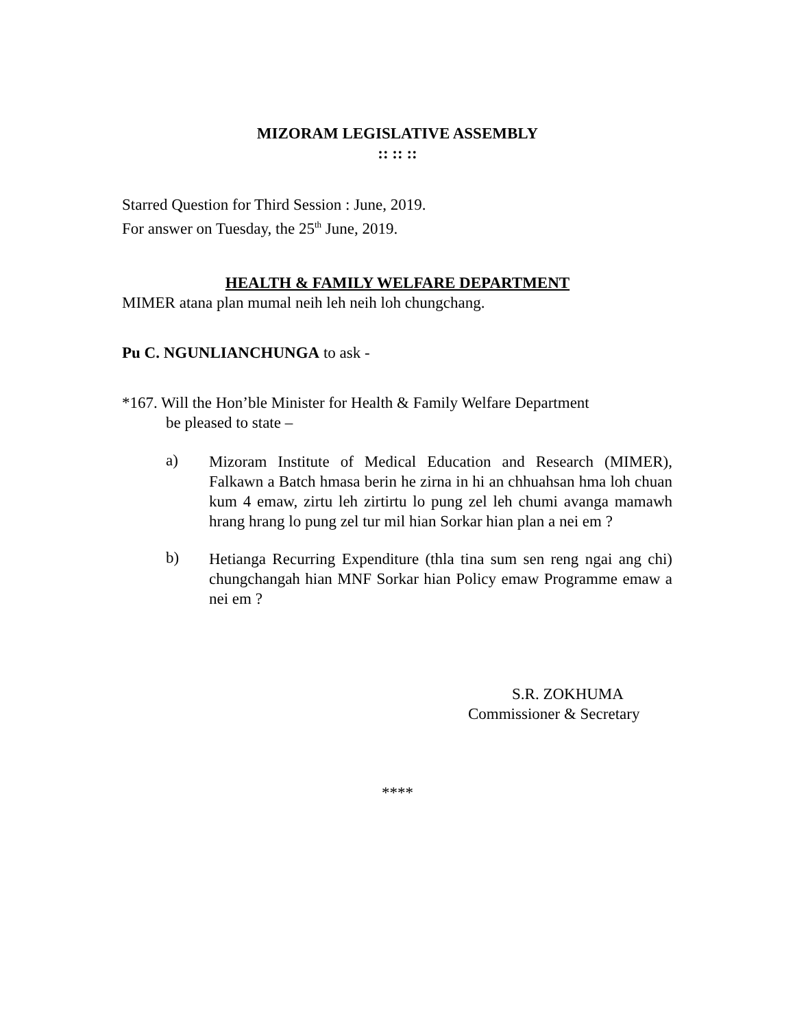MIZORAM LEGISLATIVE ASSEMBLY
:: :: ::
Starred Question for Third Session : June, 2019.
For answer on Tuesday, the 25<sup>th</sup> June, 2019.
HEALTH & FAMILY WELFARE DEPARTMENT
MIMER atana plan mumal neih leh neih loh chungchang.
Pu C. NGUNLIANCHUNGA to ask -
*167. Will the Hon’ble Minister for Health & Family Welfare Department
be pleased to state –
a)
Mizoram Institute of Medical Education and Research (MIMER), Falkawn a Batch hmasa berin he zirna in hi an chhuahsan hma loh chuan kum 4 emaw, zirtu leh zirtirtu lo pung zel leh chumi avanga mamawh hrang hrang lo pung zel tur mil hian Sorkar hian plan a nei em ?
b)
Hetianga Recurring Expenditure (thla tina sum sen reng ngai ang chi) chungchangah hian MNF Sorkar hian Policy emaw Programme emaw a nei em ?
S.R. ZOKHUMA
Commissioner & Secretary
****